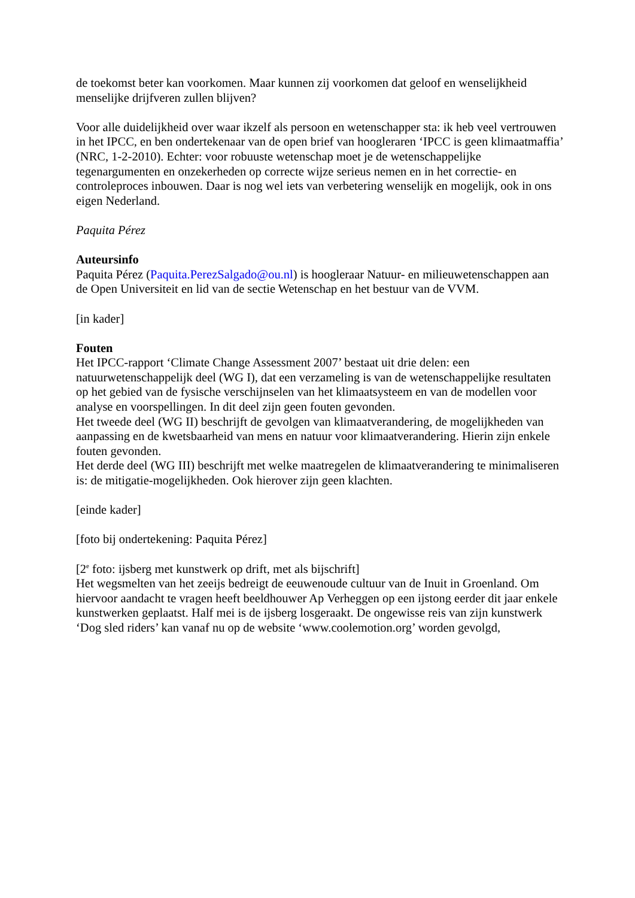de toekomst beter kan voorkomen. Maar kunnen zij voorkomen dat geloof en wenselijkheid menselijke drijfveren zullen blijven?
Voor alle duidelijkheid over waar ikzelf als persoon en wetenschapper sta: ik heb veel vertrouwen in het IPCC, en ben ondertekenaar van de open brief van hoogleraren ‘IPCC is geen klimaatmaffia’ (NRC, 1-2-2010). Echter: voor robuuste wetenschap moet je de wetenschappelijke tegenargumenten en onzekerheden op correcte wijze serieus nemen en in het correctie- en controleproces inbouwen. Daar is nog wel iets van verbetering wenselijk en mogelijk, ook in ons eigen Nederland.
Paquita Pérez
Auteursinfo
Paquita Pérez (Paquita.PerezSalgado@ou.nl) is hoogleraar Natuur- en milieuwetenschappen aan de Open Universiteit en lid van de sectie Wetenschap en het bestuur van de VVM.
[in kader]
Fouten
Het IPCC-rapport ‘Climate Change Assessment 2007’ bestaat uit drie delen: een natuurwetenschappelijk deel (WG I), dat een verzameling is van de wetenschappelijke resultaten op het gebied van de fysische verschijnselen van het klimaatsysteem en van de modellen voor analyse en voorspellingen. In dit deel zijn geen fouten gevonden.
Het tweede deel (WG II) beschrijft de gevolgen van klimaatverandering, de mogelijkheden van aanpassing en de kwetsbaarheid van mens en natuur voor klimaatverandering. Hierin zijn enkele fouten gevonden.
Het derde deel (WG III) beschrijft met welke maatregelen de klimaatverandering te minimaliseren is: de mitigatie-mogelijkheden. Ook hierover zijn geen klachten.
[einde kader]
[foto bij ondertekening: Paquita Pérez]
[2<sup>e</sup> foto: ijsberg met kunstwerk op drift, met als bijschrift]
Het wegsmelten van het zeeijs bedreigt de eeuwenoude cultuur van de Inuit in Groenland. Om hiervoor aandacht te vragen heeft beeldhouwer Ap Verheggen op een ijstong eerder dit jaar enkele kunstwerken geplaatst. Half mei is de ijsberg losgeraakt. De ongewisse reis van zijn kunstwerk ‘Dog sled riders’ kan vanaf nu op de website ‘www.coolemotion.org’ worden gevolgd,